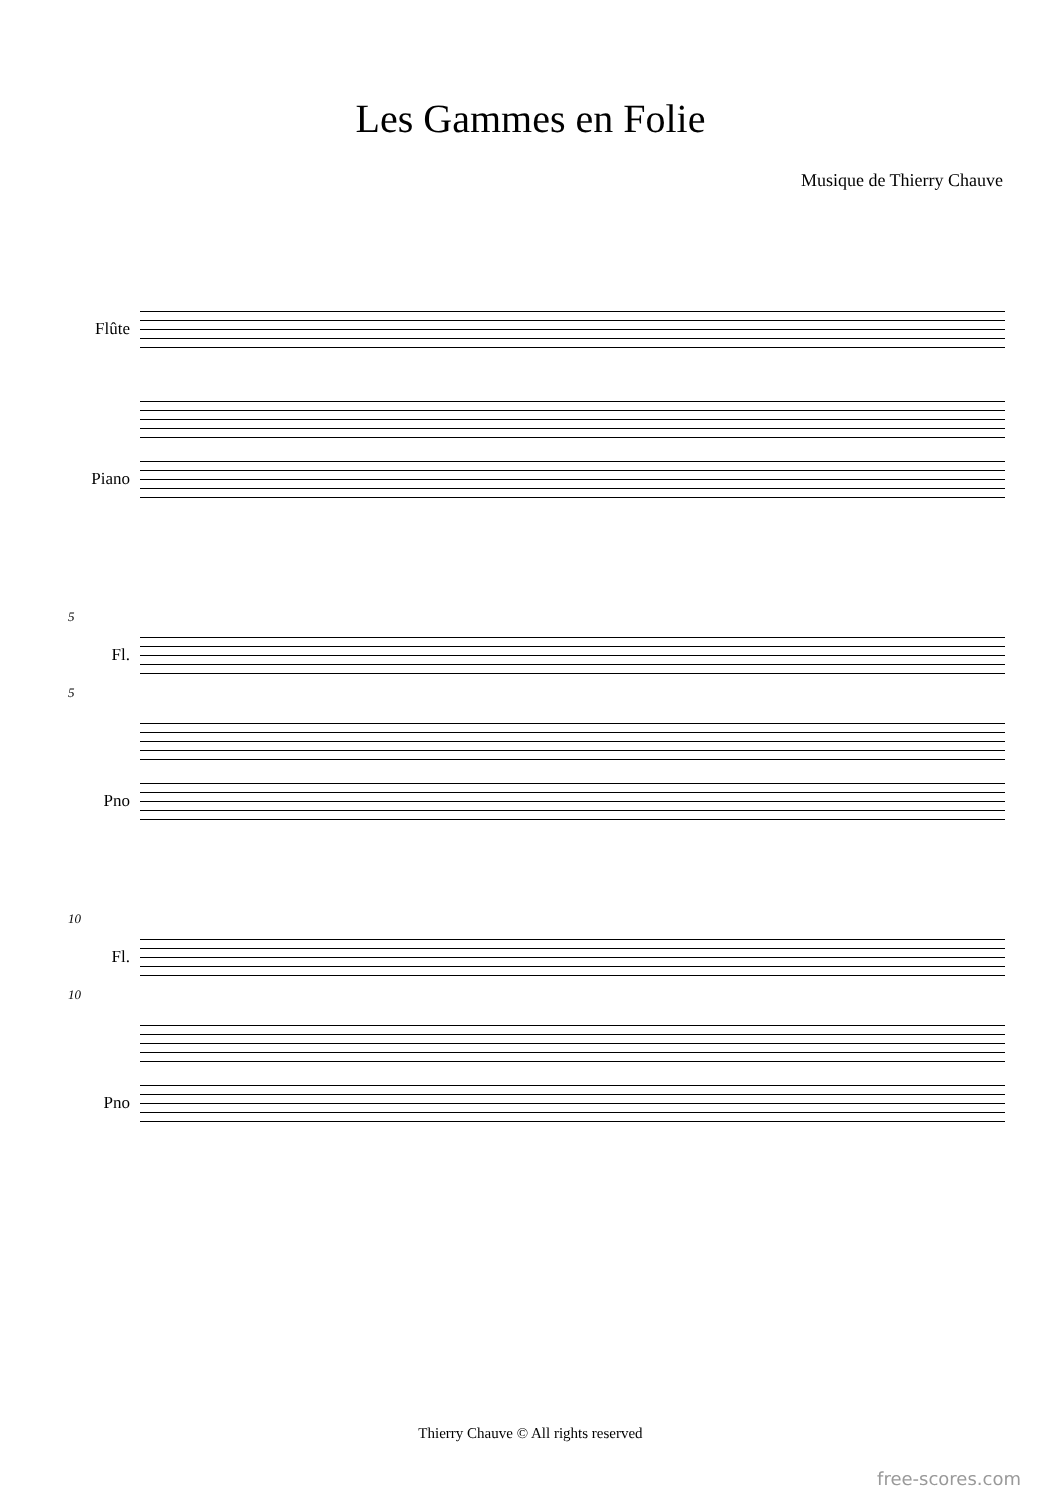Les Gammes en Folie
Musique de Thierry Chauve
Flûte
Piano
5
Fl.
5
Pno
10
Fl.
10
Pno
Thierry Chauve © All rights reserved
free-scores.com